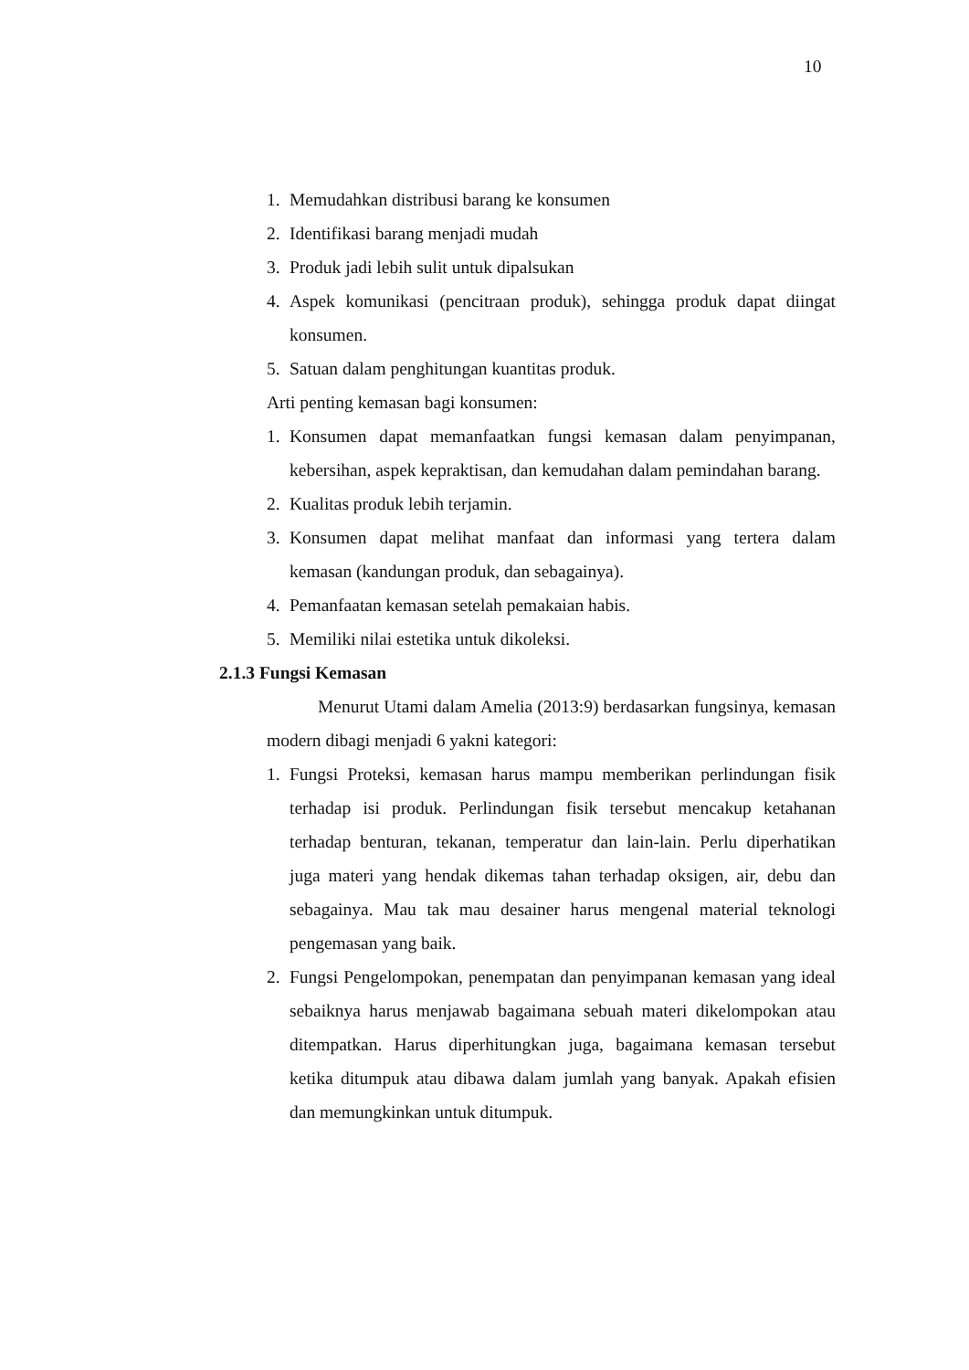10
1. Memudahkan distribusi barang ke konsumen
2. Identifikasi barang menjadi mudah
3. Produk jadi lebih sulit untuk dipalsukan
4. Aspek komunikasi (pencitraan produk), sehingga produk dapat diingat konsumen.
5. Satuan dalam penghitungan kuantitas produk.
Arti penting kemasan bagi konsumen:
1. Konsumen dapat memanfaatkan fungsi kemasan dalam penyimpanan, kebersihan, aspek kepraktisan, dan kemudahan dalam pemindahan barang.
2. Kualitas produk lebih terjamin.
3. Konsumen dapat melihat manfaat dan informasi yang tertera dalam kemasan (kandungan produk, dan sebagainya).
4. Pemanfaatan kemasan setelah pemakaian habis.
5. Memiliki nilai estetika untuk dikoleksi.
2.1.3 Fungsi Kemasan
Menurut Utami dalam Amelia (2013:9) berdasarkan fungsinya, kemasan modern dibagi menjadi 6 yakni kategori:
1. Fungsi Proteksi, kemasan harus mampu memberikan perlindungan fisik terhadap isi produk. Perlindungan fisik tersebut mencakup ketahanan terhadap benturan, tekanan, temperatur dan lain-lain. Perlu diperhatikan juga materi yang hendak dikemas tahan terhadap oksigen, air, debu dan sebagainya. Mau tak mau desainer harus mengenal material teknologi pengemasan yang baik.
2. Fungsi Pengelompokan, penempatan dan penyimpanan kemasan yang ideal sebaiknya harus menjawab bagaimana sebuah materi dikelompokan atau ditempatkan. Harus diperhitungkan juga, bagaimana kemasan tersebut ketika ditumpuk atau dibawa dalam jumlah yang banyak. Apakah efisien dan memungkinkan untuk ditumpuk.